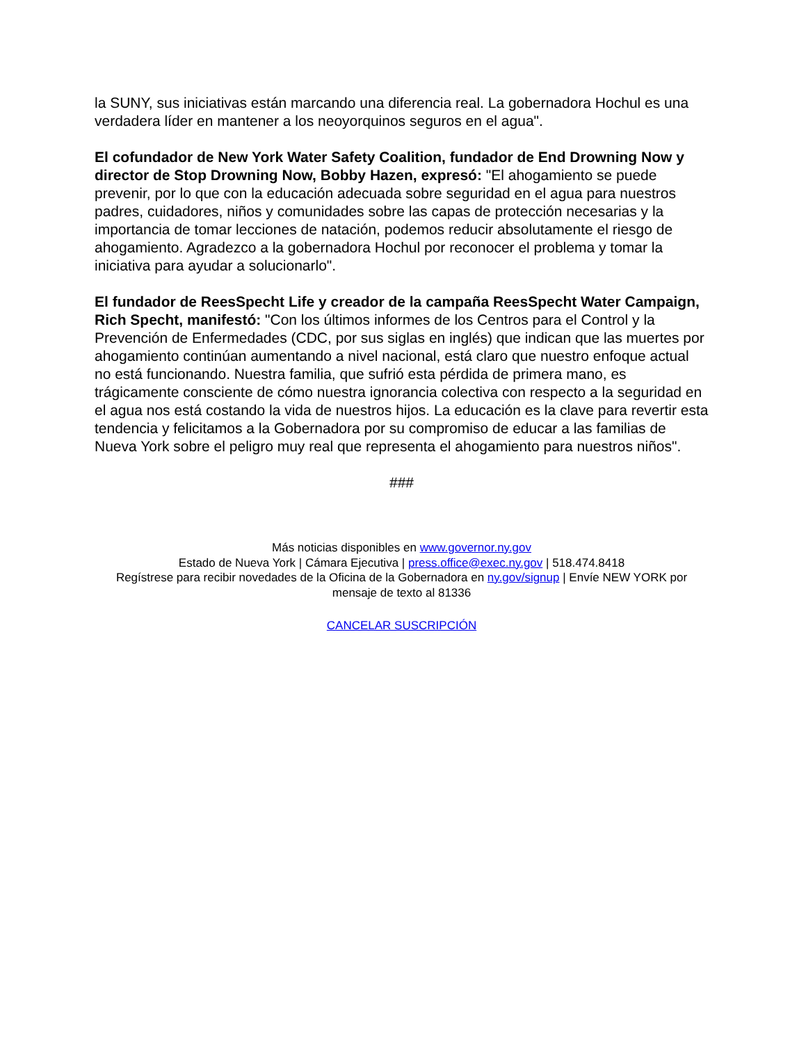la SUNY, sus iniciativas están marcando una diferencia real. La gobernadora Hochul es una verdadera líder en mantener a los neoyorquinos seguros en el agua".
El cofundador de New York Water Safety Coalition, fundador de End Drowning Now y director de Stop Drowning Now, Bobby Hazen, expresó: "El ahogamiento se puede prevenir, por lo que con la educación adecuada sobre seguridad en el agua para nuestros padres, cuidadores, niños y comunidades sobre las capas de protección necesarias y la importancia de tomar lecciones de natación, podemos reducir absolutamente el riesgo de ahogamiento. Agradezco a la gobernadora Hochul por reconocer el problema y tomar la iniciativa para ayudar a solucionarlo".
El fundador de ReesSpecht Life y creador de la campaña ReesSpecht Water Campaign, Rich Specht, manifestó: "Con los últimos informes de los Centros para el Control y la Prevención de Enfermedades (CDC, por sus siglas en inglés) que indican que las muertes por ahogamiento continúan aumentando a nivel nacional, está claro que nuestro enfoque actual no está funcionando. Nuestra familia, que sufrió esta pérdida de primera mano, es trágicamente consciente de cómo nuestra ignorancia colectiva con respecto a la seguridad en el agua nos está costando la vida de nuestros hijos. La educación es la clave para revertir esta tendencia y felicitamos a la Gobernadora por su compromiso de educar a las familias de Nueva York sobre el peligro muy real que representa el ahogamiento para nuestros niños".
###
Más noticias disponibles en www.governor.ny.gov
Estado de Nueva York | Cámara Ejecutiva | press.office@exec.ny.gov | 518.474.8418
Regístrese para recibir novedades de la Oficina de la Gobernadora en ny.gov/signup | Envíe NEW YORK por mensaje de texto al 81336
CANCELAR SUSCRIPCIÓN